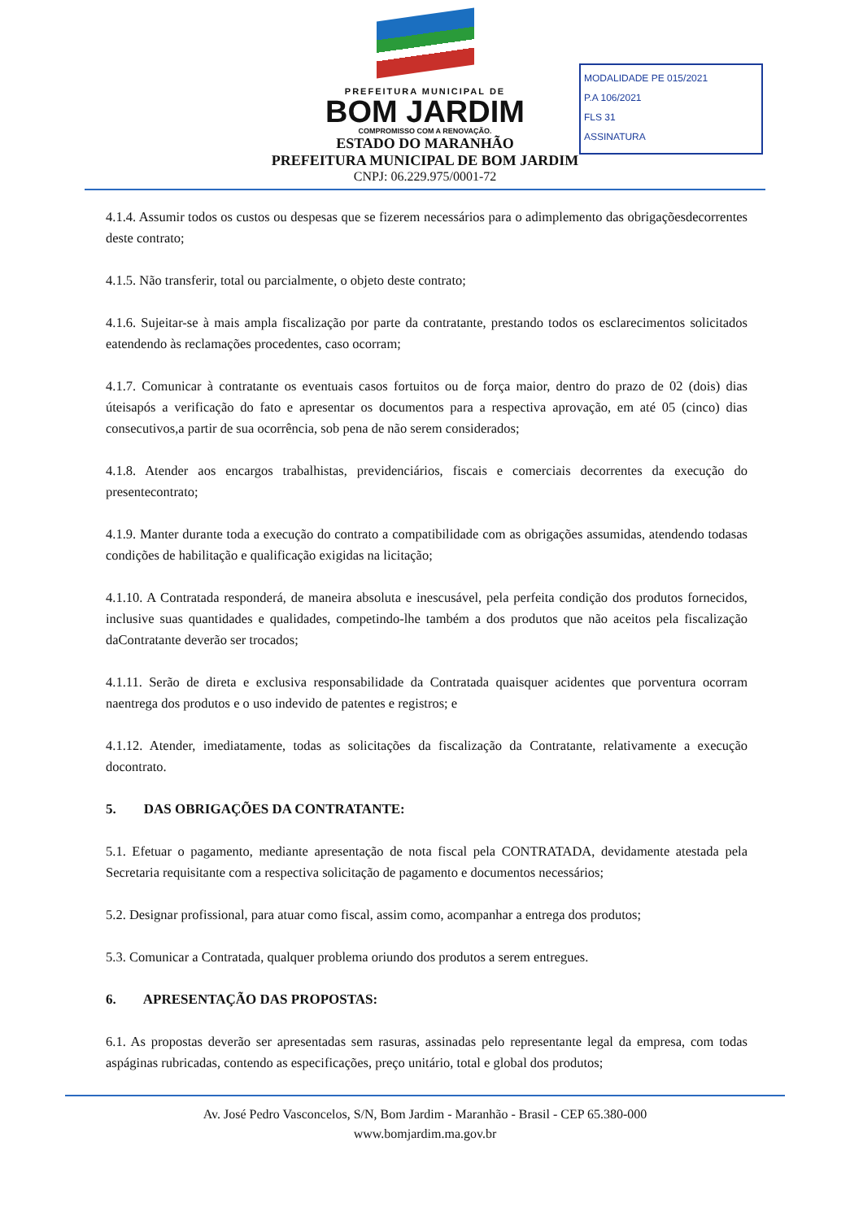PREFEITURA MUNICIPAL DE
BOM JARDIM
COMPROMISSO COM A RENOVAÇÃO.
ESTADO DO MARANHÃO
PREFEITURA MUNICIPAL DE BOM JARDIM
CNPJ: 06.229.975/0001-72
MODALIDADE PE 015/2021
P.A 106/2021
FLS 31
ASSINATURA
4.1.4. Assumir todos os custos ou despesas que se fizerem necessários para o adimplemento das obrigaçõesdecorrentes deste contrato;
4.1.5. Não transferir, total ou parcialmente, o objeto deste contrato;
4.1.6. Sujeitar-se à mais ampla fiscalização por parte da contratante, prestando todos os esclarecimentos solicitados eatendendo às reclamações procedentes, caso ocorram;
4.1.7. Comunicar à contratante os eventuais casos fortuitos ou de força maior, dentro do prazo de 02 (dois) dias úteisapós a verificação do fato e apresentar os documentos para a respectiva aprovação, em até 05 (cinco) dias consecutivos,a partir de sua ocorrência, sob pena de não serem considerados;
4.1.8. Atender aos encargos trabalhistas, previdenciários, fiscais e comerciais decorrentes da execução do presentecontrato;
4.1.9. Manter durante toda a execução do contrato a compatibilidade com as obrigações assumidas, atendendo todasas condições de habilitação e qualificação exigidas na licitação;
4.1.10. A Contratada responderá, de maneira absoluta e inescusável, pela perfeita condição dos produtos fornecidos, inclusive suas quantidades e qualidades, competindo-lhe também a dos produtos que não aceitos pela fiscalização daContratante deverão ser trocados;
4.1.11. Serão de direta e exclusiva responsabilidade da Contratada quaisquer acidentes que porventura ocorram naentrega dos produtos e o uso indevido de patentes e registros; e
4.1.12. Atender, imediatamente, todas as solicitações da fiscalização da Contratante, relativamente a execução docontrato.
5. DAS OBRIGAÇÕES DA CONTRATANTE:
5.1. Efetuar o pagamento, mediante apresentação de nota fiscal pela CONTRATADA, devidamente atestada pela Secretaria requisitante com a respectiva solicitação de pagamento e documentos necessários;
5.2. Designar profissional, para atuar como fiscal, assim como, acompanhar a entrega dos produtos;
5.3. Comunicar a Contratada, qualquer problema oriundo dos produtos a serem entregues.
6. APRESENTAÇÃO DAS PROPOSTAS:
6.1. As propostas deverão ser apresentadas sem rasuras, assinadas pelo representante legal da empresa, com todas aspáginas rubricadas, contendo as especificações, preço unitário, total e global dos produtos;
Av. José Pedro Vasconcelos, S/N, Bom Jardim - Maranhão - Brasil - CEP 65.380-000
www.bomjardim.ma.gov.br